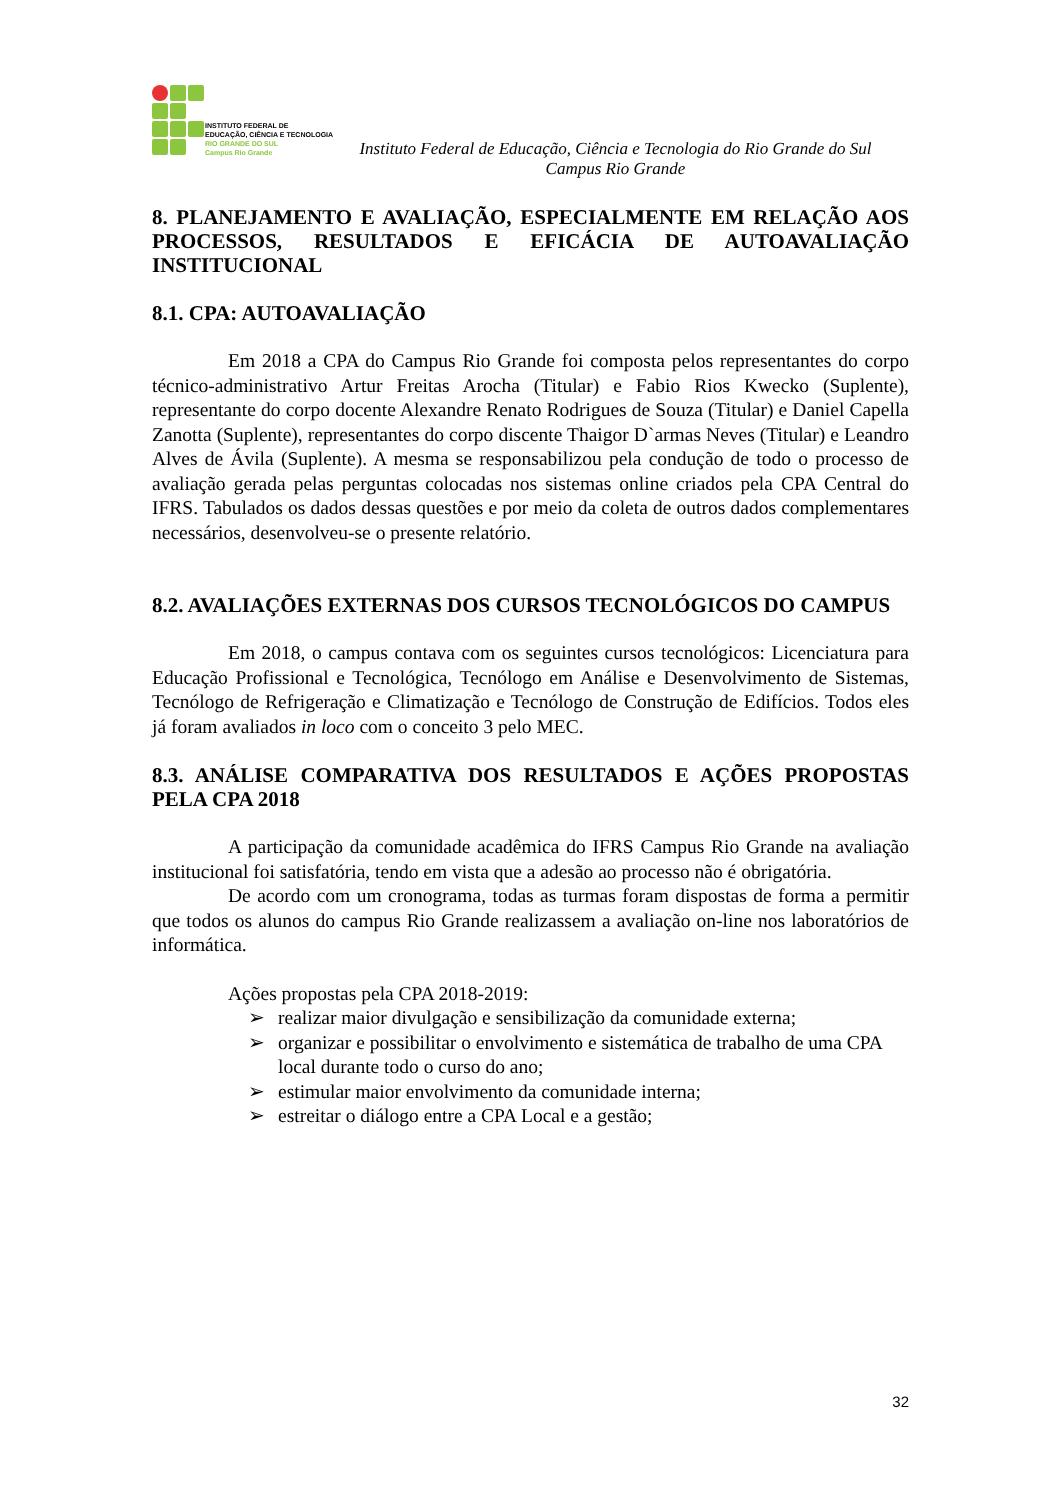INSTITUTO FEDERAL DE
EDUCAÇÃO, CIÊNCIA E TECNOLOGIA
RIO GRANDE DO SUL
Campus Rio Grande
Instituto Federal de Educação, Ciência e Tecnologia do Rio Grande do Sul
Campus Rio Grande
8. PLANEJAMENTO E AVALIAÇÃO, ESPECIALMENTE EM RELAÇÃO AOS PROCESSOS, RESULTADOS E EFICÁCIA DE AUTOAVALIAÇÃO INSTITUCIONAL
8.1. CPA: AUTOAVALIAÇÃO
Em 2018 a CPA do Campus Rio Grande foi composta pelos representantes do corpo técnico-administrativo Artur Freitas Arocha (Titular) e Fabio Rios Kwecko (Suplente), representante do corpo docente Alexandre Renato Rodrigues de Souza (Titular) e Daniel Capella Zanotta (Suplente), representantes do corpo discente Thaigor D`armas Neves (Titular) e Leandro Alves de Ávila (Suplente). A mesma se responsabilizou pela condução de todo o processo de avaliação gerada pelas perguntas colocadas nos sistemas online criados pela CPA Central do IFRS. Tabulados os dados dessas questões e por meio da coleta de outros dados complementares necessários, desenvolveu-se o presente relatório.
8.2. AVALIAÇÕES EXTERNAS DOS CURSOS TECNOLÓGICOS DO CAMPUS
Em 2018, o campus contava com os seguintes cursos tecnológicos: Licenciatura para Educação Profissional e Tecnológica, Tecnólogo em Análise e Desenvolvimento de Sistemas, Tecnólogo de Refrigeração e Climatização e Tecnólogo de Construção de Edifícios. Todos eles já foram avaliados in loco com o conceito 3 pelo MEC.
8.3. ANÁLISE COMPARATIVA DOS RESULTADOS E AÇÕES PROPOSTAS PELA CPA 2018
A participação da comunidade acadêmica do IFRS Campus Rio Grande na avaliação institucional foi satisfatória, tendo em vista que a adesão ao processo não é obrigatória.
De acordo com um cronograma, todas as turmas foram dispostas de forma a permitir que todos os alunos do campus Rio Grande realizassem a avaliação on-line nos laboratórios de informática.
Ações propostas pela CPA 2018-2019:
➢ realizar maior divulgação e sensibilização da comunidade externa;
➢ organizar e possibilitar o envolvimento e sistemática de trabalho de uma CPA local durante todo o curso do ano;
➢ estimular maior envolvimento da comunidade interna;
➢ estreitar o diálogo entre a CPA Local e a gestão;
32